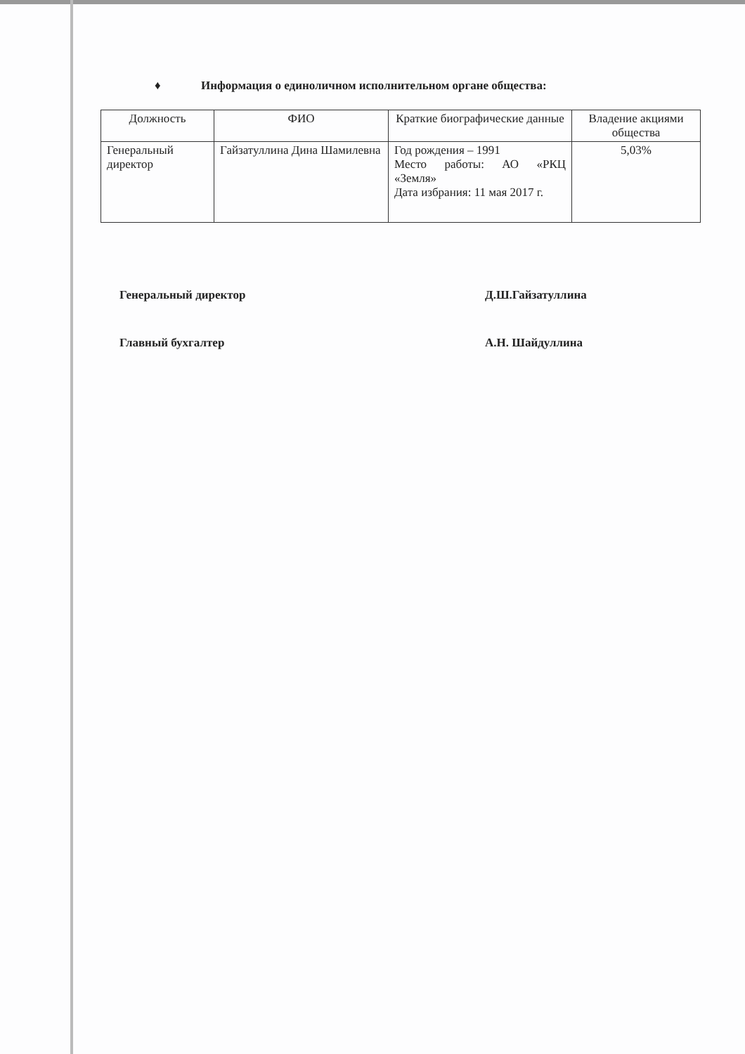♦ Информация о единоличном исполнительном органе общества:
| Должность | ФИО | Краткие биографические данные | Владение акциями общества |
| --- | --- | --- | --- |
| Генеральный директор | Гайзатуллина Дина Шамилевна | Год рождения – 1991 Место работы: АО «РКЦ «Земля» Дата избрания: 11 мая 2017 г. | 5,03% |
Генеральный директор Д.Ш.Гайзатуллина
Главный бухгалтер А.Н. Шайдуллина